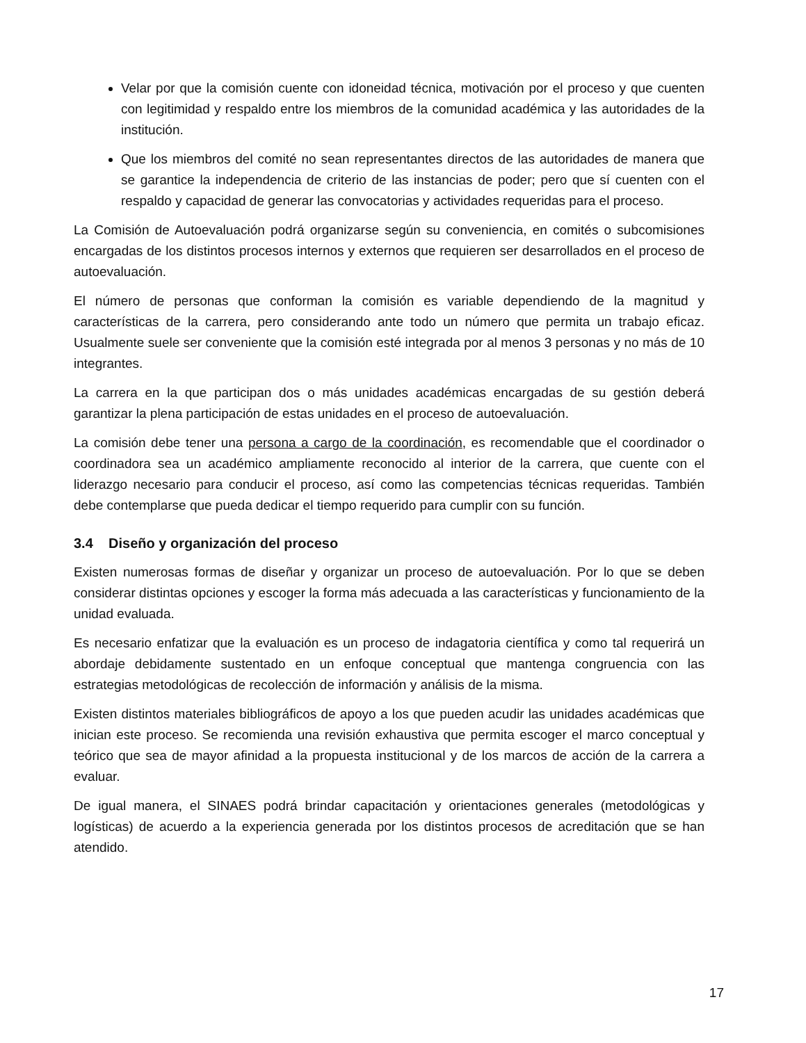Velar por que la comisión cuente con idoneidad técnica, motivación por el proceso y que cuenten con legitimidad y respaldo entre los miembros de la comunidad académica y las autoridades de la institución.
Que los miembros del comité no sean representantes directos de las autoridades de manera que se garantice la independencia de criterio de las instancias de poder; pero que sí cuenten con el respaldo y capacidad de generar las convocatorias y actividades requeridas para el proceso.
La Comisión de Autoevaluación podrá organizarse según su conveniencia, en comités o subcomisiones encargadas de los distintos procesos internos y externos que requieren ser desarrollados en el proceso de autoevaluación.
El número de personas que conforman la comisión es variable dependiendo de la magnitud y características de la carrera, pero considerando ante todo un número que permita un trabajo eficaz. Usualmente suele ser conveniente que la comisión esté integrada por al menos 3 personas y no más de 10 integrantes.
La carrera en la que participan dos o más unidades académicas encargadas de su gestión deberá garantizar la plena participación de estas unidades en el proceso de autoevaluación.
La comisión debe tener una persona a cargo de la coordinación, es recomendable que el coordinador o coordinadora sea un académico ampliamente reconocido al interior de la carrera, que cuente con el liderazgo necesario para conducir el proceso, así como las competencias técnicas requeridas. También debe contemplarse que pueda dedicar el tiempo requerido para cumplir con su función.
3.4 Diseño y organización del proceso
Existen numerosas formas de diseñar y organizar un proceso de autoevaluación. Por lo que se deben considerar distintas opciones y escoger la forma más adecuada a las características y funcionamiento de la unidad evaluada.
Es necesario enfatizar que la evaluación es un proceso de indagatoria científica y como tal requerirá un abordaje debidamente sustentado en un enfoque conceptual que mantenga congruencia con las estrategias metodológicas de recolección de información y análisis de la misma.
Existen distintos materiales bibliográficos de apoyo a los que pueden acudir las unidades académicas que inician este proceso. Se recomienda una revisión exhaustiva que permita escoger el marco conceptual y teórico que sea de mayor afinidad a la propuesta institucional y de los marcos de acción de la carrera a evaluar.
De igual manera, el SINAES podrá brindar capacitación y orientaciones generales (metodológicas y logísticas) de acuerdo a la experiencia generada por los distintos procesos de acreditación que se han atendido.
17